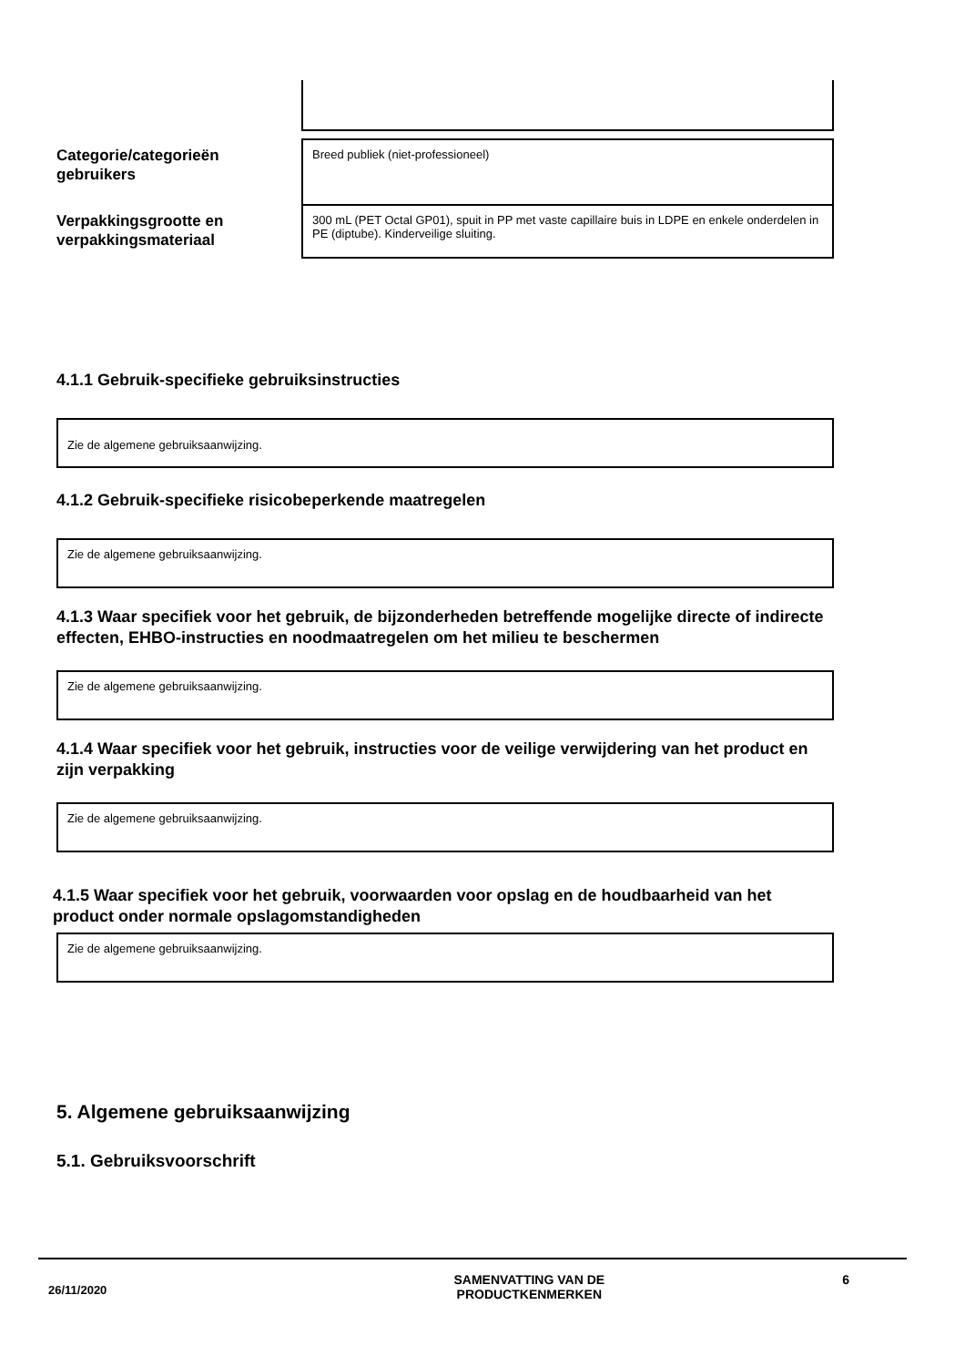Categorie/categorieën gebruikers
Breed publiek (niet-professioneel)
Verpakkingsgrootte en verpakkingsmateriaal
300 mL (PET Octal GP01), spuit in PP met vaste capillaire buis in LDPE en enkele onderdelen in PE (diptube). Kinderveilige sluiting.
4.1.1 Gebruik-specifieke gebruiksinstructies
Zie de algemene gebruiksaanwijzing.
4.1.2 Gebruik-specifieke risicobeperkende maatregelen
Zie de algemene gebruiksaanwijzing.
4.1.3 Waar specifiek voor het gebruik, de bijzonderheden betreffende mogelijke directe of indirecte effecten, EHBO-instructies en noodmaatregelen om het milieu te beschermen
Zie de algemene gebruiksaanwijzing.
4.1.4 Waar specifiek voor het gebruik, instructies voor de veilige verwijdering van het product en zijn verpakking
Zie de algemene gebruiksaanwijzing.
4.1.5 Waar specifiek voor het gebruik, voorwaarden voor opslag en de houdbaarheid van het product onder normale opslagomstandigheden
Zie de algemene gebruiksaanwijzing.
5. Algemene gebruiksaanwijzing
5.1. Gebruiksvoorschrift
26/11/2020
SAMENVATTING VAN DE
PRODUCTKENMERKEN
6